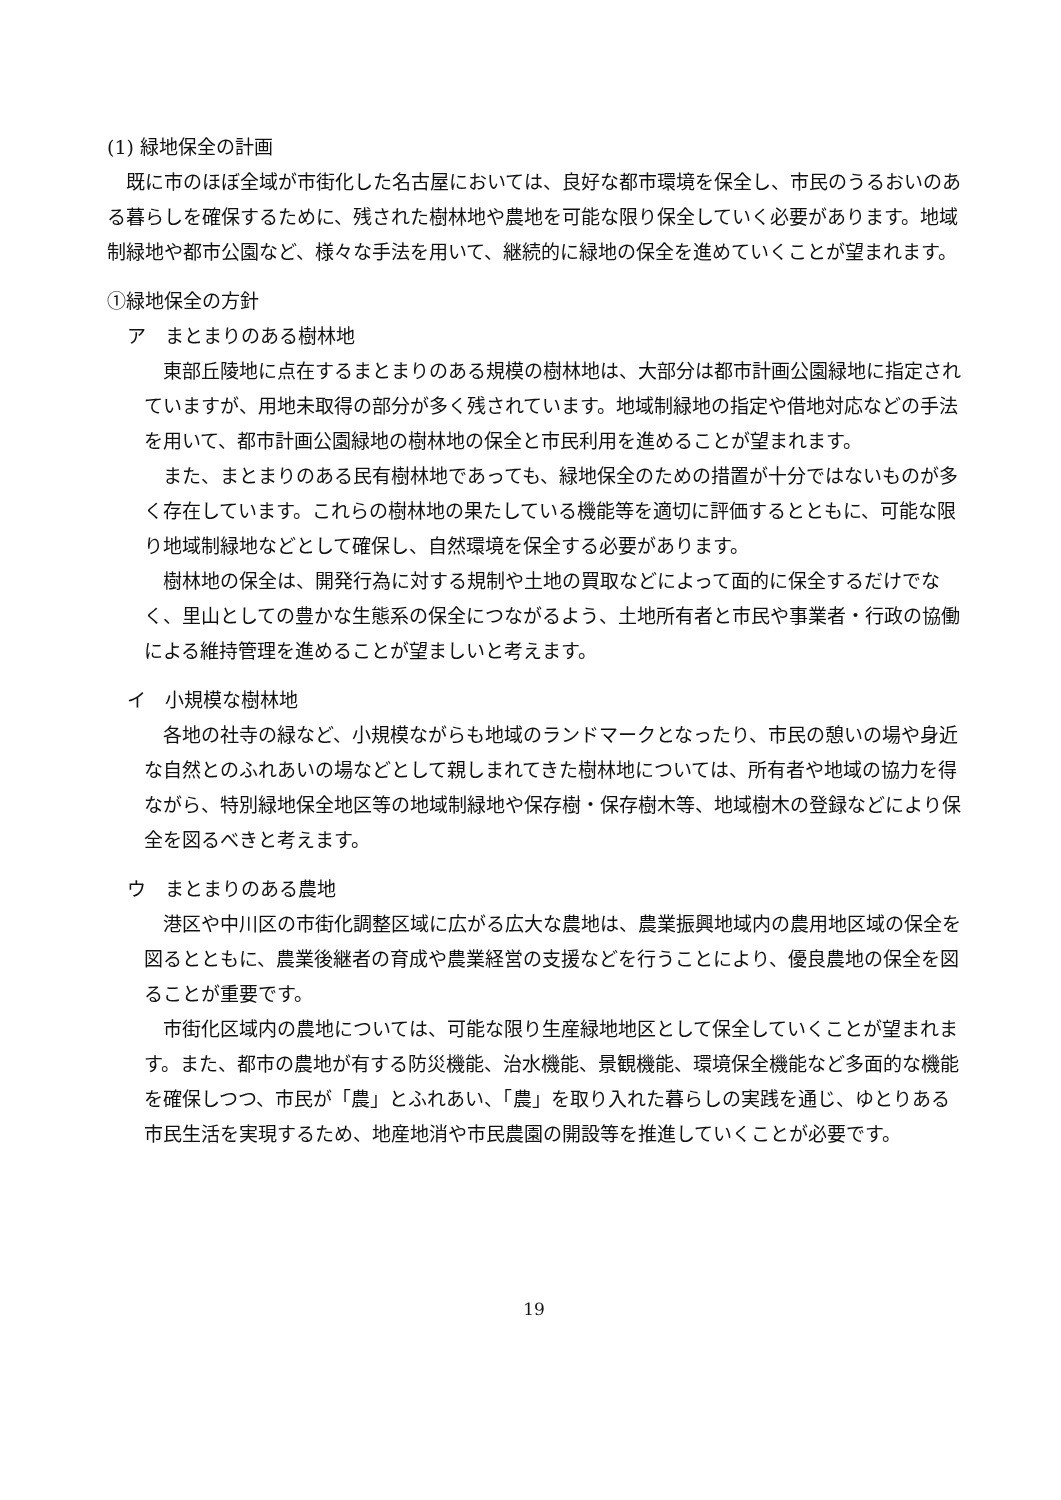(1) 緑地保全の計画
既に市のほぼ全域が市街化した名古屋においては、良好な都市環境を保全し、市民のうるおいのある暮らしを確保するために、残された樹林地や農地を可能な限り保全していく必要があります。地域制緑地や都市公園など、様々な手法を用いて、継続的に緑地の保全を進めていくことが望まれます。
①緑地保全の方針
ア　まとまりのある樹林地
東部丘陵地に点在するまとまりのある規模の樹林地は、大部分は都市計画公園緑地に指定されていますが、用地未取得の部分が多く残されています。地域制緑地の指定や借地対応などの手法を用いて、都市計画公園緑地の樹林地の保全と市民利用を進めることが望まれます。
また、まとまりのある民有樹林地であっても、緑地保全のための措置が十分ではないものが多く存在しています。これらの樹林地の果たしている機能等を適切に評価するとともに、可能な限り地域制緑地などとして確保し、自然環境を保全する必要があります。
樹林地の保全は、開発行為に対する規制や土地の買取などによって面的に保全するだけでなく、里山としての豊かな生態系の保全につながるよう、土地所有者と市民や事業者・行政の協働による維持管理を進めることが望ましいと考えます。
イ　小規模な樹林地
各地の社寺の緑など、小規模ながらも地域のランドマークとなったり、市民の憩いの場や身近な自然とのふれあいの場などとして親しまれてきた樹林地については、所有者や地域の協力を得ながら、特別緑地保全地区等の地域制緑地や保存樹・保存樹木等、地域樹木の登録などにより保全を図るべきと考えます。
ウ　まとまりのある農地
港区や中川区の市街化調整区域に広がる広大な農地は、農業振興地域内の農用地区域の保全を図るとともに、農業後継者の育成や農業経営の支援などを行うことにより、優良農地の保全を図ることが重要です。
市街化区域内の農地については、可能な限り生産緑地地区として保全していくことが望まれます。また、都市の農地が有する防災機能、治水機能、景観機能、環境保全機能など多面的な機能を確保しつつ、市民が「農」とふれあい、「農」を取り入れた暮らしの実践を通じ、ゆとりある市民生活を実現するため、地産地消や市民農園の開設等を推進していくことが必要です。
19